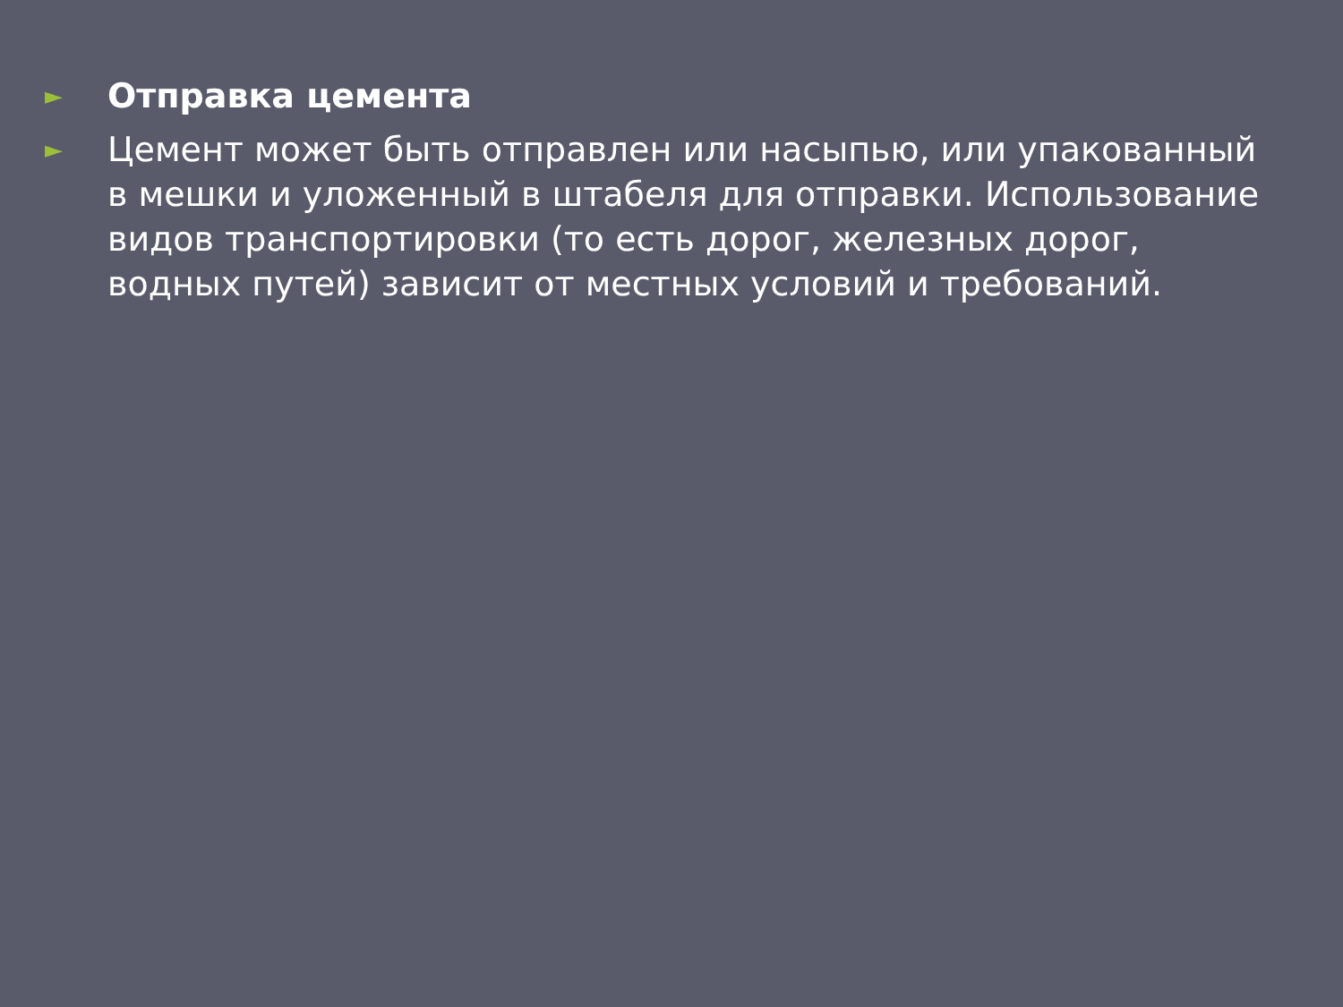►
Отправка цемента
►
Цемент может быть отправлен или насыпью, или упакованный в мешки и уложенный в штабеля для отправки. Использование видов транспортировки (то есть дорог, железных дорог, водных путей) зависит от местных условий и требований.